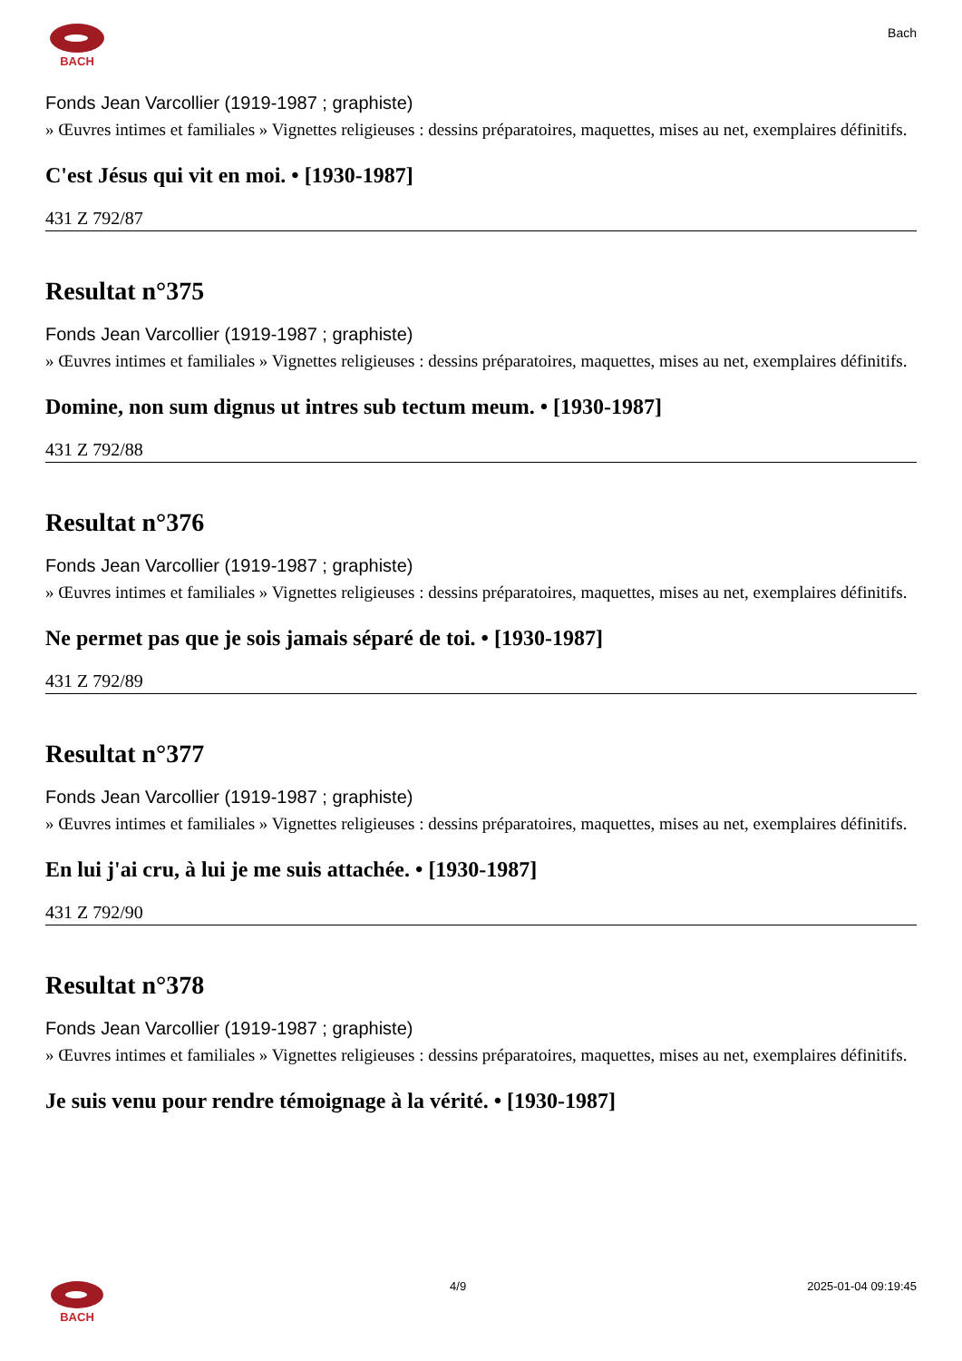BACH
Bach
Fonds Jean Varcollier (1919-1987 ; graphiste)
» Œuvres intimes et familiales » Vignettes religieuses : dessins préparatoires, maquettes, mises au net, exemplaires définitifs.
C'est Jésus qui vit en moi. • [1930-1987]
431 Z 792/87
Resultat n°375
Fonds Jean Varcollier (1919-1987 ; graphiste)
» Œuvres intimes et familiales » Vignettes religieuses : dessins préparatoires, maquettes, mises au net, exemplaires définitifs.
Domine, non sum dignus ut intres sub tectum meum. • [1930-1987]
431 Z 792/88
Resultat n°376
Fonds Jean Varcollier (1919-1987 ; graphiste)
» Œuvres intimes et familiales » Vignettes religieuses : dessins préparatoires, maquettes, mises au net, exemplaires définitifs.
Ne permet pas que je sois jamais séparé de toi. • [1930-1987]
431 Z 792/89
Resultat n°377
Fonds Jean Varcollier (1919-1987 ; graphiste)
» Œuvres intimes et familiales » Vignettes religieuses : dessins préparatoires, maquettes, mises au net, exemplaires définitifs.
En lui j'ai cru, à lui je me suis attachée. • [1930-1987]
431 Z 792/90
Resultat n°378
Fonds Jean Varcollier (1919-1987 ; graphiste)
» Œuvres intimes et familiales » Vignettes religieuses : dessins préparatoires, maquettes, mises au net, exemplaires définitifs.
Je suis venu pour rendre témoignage à la vérité. • [1930-1987]
BACH 4/9 2025-01-04 09:19:45